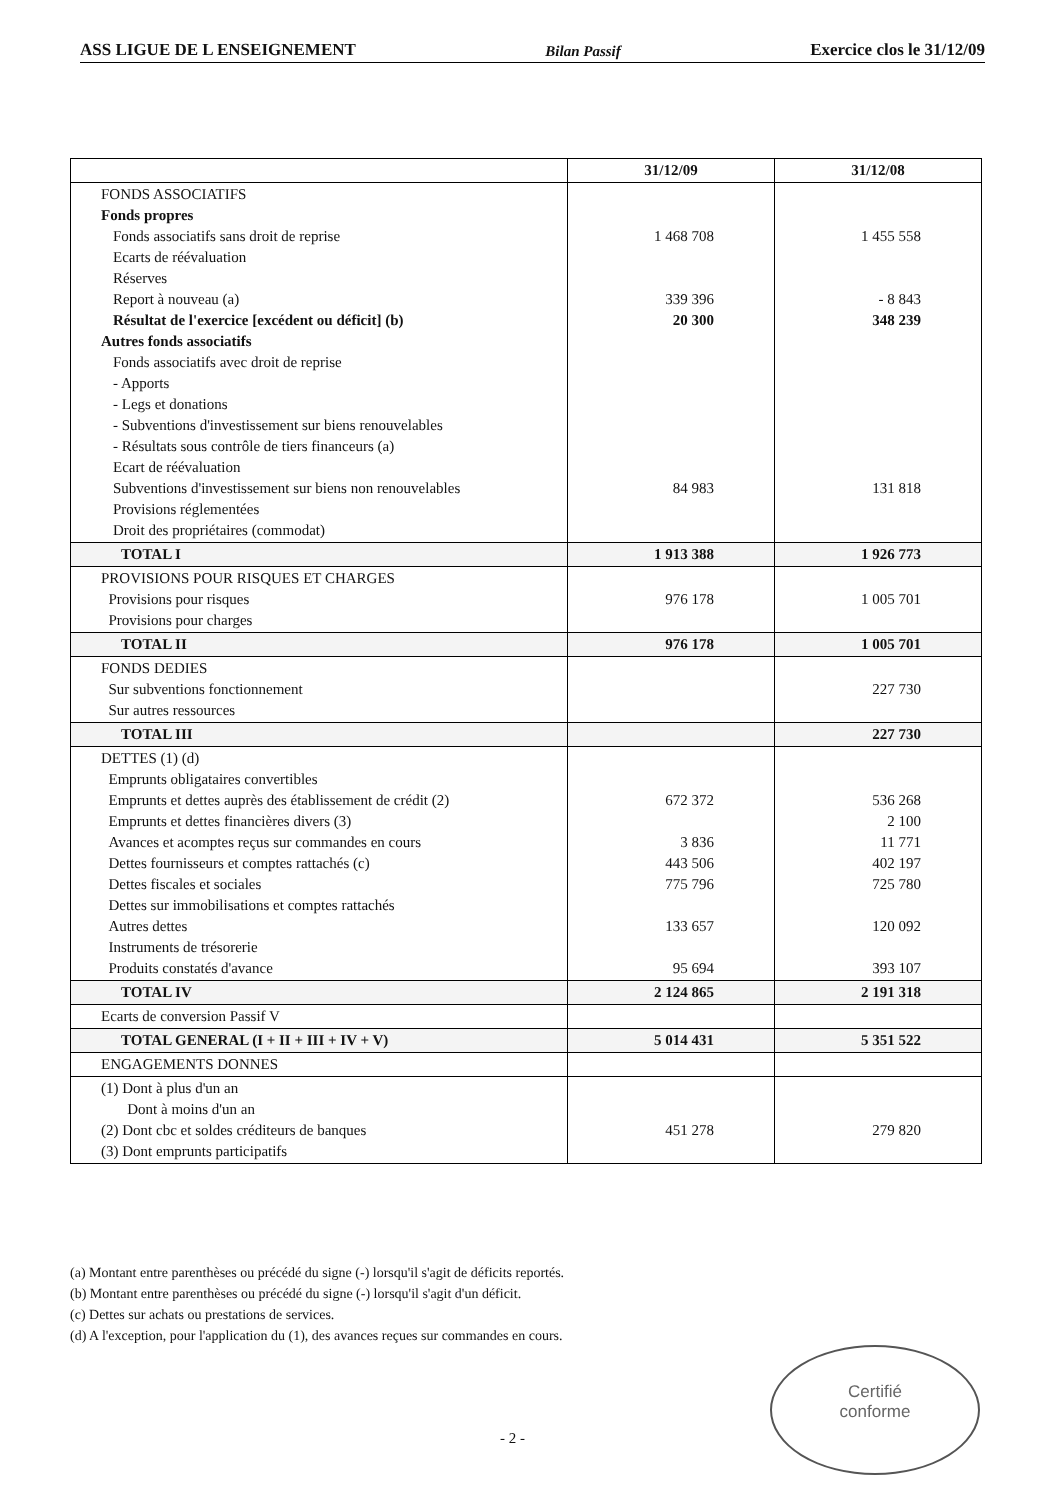ASS LIGUE DE L ENSEIGNEMENT Bilan Passif Exercice clos le 31/12/09
| | 31/12/09 | 31/12/08 |
| --- | --- | --- |
| FONDS ASSOCIATIFS Fonds propres Fonds associatifs sans droit de reprise Ecarts de réévaluation Réserves Report à nouveau (a) Résultat de l'exercice [excédent ou déficit] (b) Autres fonds associatifs Fonds associatifs avec droit de reprise - Apports - Legs et donations - Subventions d'investissement sur biens renouvelables - Résultats sous contrôle de tiers financeurs (a) Ecart de réévaluation Subventions d'investissement sur biens non renouvelables Provisions réglementées Droit des propriétaires (commodat) | 1 468 708 339 396 20 300 84 983 | 1 455 558 - 8 843 348 239 131 818 |
| TOTAL I | 1 913 388 | 1 926 773 |
| PROVISIONS POUR RISQUES ET CHARGES Provisions pour risques Provisions pour charges | 976 178 | 1 005 701 |
| TOTAL II | 976 178 | 1 005 701 |
| FONDS DEDIES Sur subventions fonctionnement Sur autres ressources | | 227 730 |
| TOTAL III | | 227 730 |
| DETTES (1) (d) Emprunts obligataires convertibles Emprunts et dettes auprès des établissement de crédit (2) Emprunts et dettes financières divers (3) Avances et acomptes reçus sur commandes en cours Dettes fournisseurs et comptes rattachés (c) Dettes fiscales et sociales Dettes sur immobilisations et comptes rattachés Autres dettes Instruments de trésorerie Produits constatés d'avance | 672 372 3 836 443 506 775 796 133 657 95 694 | 536 268 2 100 11 771 402 197 725 780 120 092 393 107 |
| TOTAL IV | 2 124 865 | 2 191 318 |
| Ecarts de conversion Passif V | | |
| TOTAL GENERAL (I + II + III + IV + V) | 5 014 431 | 5 351 522 |
| ENGAGEMENTS DONNES | | |
| (1) Dont à plus d'un an Dont à moins d'un an (2) Dont cbc et soldes créditeurs de banques (3) Dont emprunts participatifs | 451 278 | 279 820 |
(a) Montant entre parenthèses ou précédé du signe (-) lorsqu'il s'agit de déficits reportés.
(b) Montant entre parenthèses ou précédé du signe (-) lorsqu'il s'agit d'un déficit.
(c) Dettes sur achats ou prestations de services.
(d) A l'exception, pour l'application du (1), des avances reçues sur commandes en cours.
Certifié
conforme
- 2 -